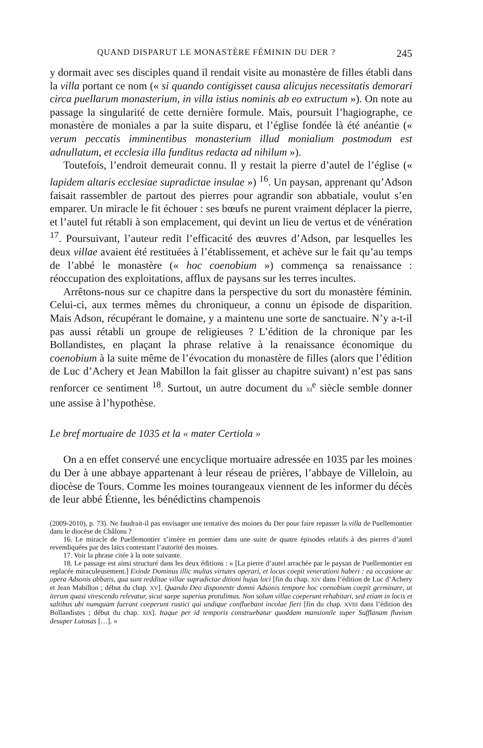QUAND DISPARUT LE MONASTÈRE FÉMININ DU DER ? 245
y dormait avec ses disciples quand il rendait visite au monastère de filles établi dans la villa portant ce nom (« si quando contigisset causa alicujus necessitatis demorari circa puellarum monasterium, in villa istius nominis ab eo extructum »). On note au passage la singularité de cette dernière formule. Mais, poursuit l’hagiographe, ce monastère de moniales a par la suite disparu, et l’église fondée là été anéantie (« verum peccatis imminentibus monasterium illud monialium postmodum est adnullatum, et ecclesia illa funditus redacta ad nihilum »).
Toutefois, l’endroit demeurait connu. Il y restait la pierre d’autel de l’église (« lapidem altaris ecclesiae supradictae insulae ») <sup>16</sup>. Un paysan, apprenant qu’Adson faisait rassembler de partout des pierres pour agrandir son abbatiale, voulut s’en emparer. Un miracle le fit échouer : ses bœufs ne purent vraiment déplacer la pierre, et l’autel fut rétabli à son emplacement, qui devint un lieu de vertus et de vénération <sup>17</sup>. Poursuivant, l’auteur redit l’efficacité des œuvres d’Adson, par lesquelles les deux villae avaient été restituées à l’établissement, et achève sur le fait qu’au temps de l’abbé le monastère (« hoc coenobium ») commença sa renaissance : réoccupation des exploitations, afflux de paysans sur les terres incultes.
Arrêtons-nous sur ce chapitre dans la perspective du sort du monastère féminin. Celui-ci, aux termes mêmes du chroniqueur, a connu un épisode de disparition. Mais Adson, récupérant le domaine, y a maintenu une sorte de sanctuaire. N’y a-t-il pas aussi rétabli un groupe de religieuses ? L’édition de la chronique par les Bollandistes, en plaçant la phrase relative à la renaissance économique du coenobium à la suite même de l’évocation du monastère de filles (alors que l’édition de Luc d’Achery et Jean Mabillon la fait glisser au chapitre suivant) n’est pas sans renforcer ce sentiment <sup>18</sup>. Surtout, un autre document du XI<sup>e</sup> siècle semble donner une assise à l’hypothèse.
Le bref mortuaire de 1035 et la « mater Certiola »
On a en effet conservé une encyclique mortuaire adressée en 1035 par les moines du Der à une abbaye appartenant à leur réseau de prières, l’abbaye de Villeloin, au diocèse de Tours. Comme les moines tourangeaux viennent de les informer du décès de leur abbé Étienne, les bénédictins champenois
(2009-2010), p. 73). Ne faudrait-il pas envisager une tentative des moines du Der pour faire repasser la villa de Puellemontier dans le diocèse de Châlons ?
16. Le miracle de Puellemontier s’insère en premier dans une suite de quatre épisodes relatifs à des pierres d’autel revendiquées par des laïcs contestant l’autorité des moines.
17. Voir la phrase citée à la note suivante.
18. Le passage est ainsi structuré dans les deux éditions : « [La pierre d’autel arrachée par le paysan de Puellemontier est replacée miraculeusement.] Exinde Dominus illic multas virtutes operari, et locus coepit venerationi haberi : ea occasione ac opera Adsonis abbatis, qua sunt redditae villae supradictae ditioni hujus loci [fin du chap. XIV dans l’édition de Luc d’Achery et Jean Mabillon ; début du chap. XV]. Quando Deo disponente domni Adsonis tempore hoc coenobium coepit germinare, ut iterum quasi virescendo relevatur, sicut saepe superius protulimus. Non solum villae coeperunt rehabitari, sed etiam in locis et saltibus ubi numquam fuerant coeperunt rustici qui undique confluebant incolae fieri [fin du chap. XVIII dans l’édition des Bollandistes ; début du chap. XIX]. Itaque per id temporis construebatur quoddam mansionile super Sufflanam fluvium desuper Lutosas […]. »